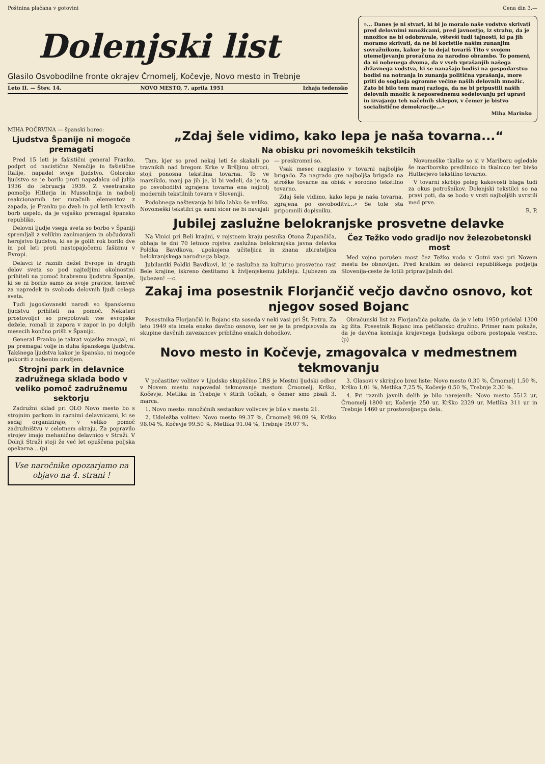Poštnina plačana v gotovini Cena din 3.—
Dolenjski list
Glasilo Osvobodilne fronte okrajev Črnomelj, Kočevje, Novo mesto in Trebnje
Leto II. — Štev. 14. NOVO MESTO, 7. aprila 1951 Izhaja tedensko
»... Danes je ni stvari, ki bi jo moralo naše vodstvo skrivati pred delovnimi množicami, pred javnostjo, iz strahu, da je množice ne bi odobravale, vštevši tudi tajnosti, ki pa jih moramo skrivati, da ne bi koristile našim zunanjim sovražnikom, kakor je to dejal tovariš Tito v svojem utemeljevanju proračuna za narodno obrambo. To pomeni, da ni nobenega dvoma, da v vseh vprašanjih našega državnega vodstva, ki se nanašajo bodisi na gospodarstvo bodisi na notranja in zunanja politična vprašanja, more priti do soglasja ogromne večine naših delovnih množic. Zato bi bilo tem manj razloga, da ne bi pripustili naših delovnih množic k neposrednemu sodelovanju pri upravi in izvajanju teh načelnih sklepov, v čemer je bistvo socialistične demokracije...«
Miha Marinko
MIHA POČRVINA — španski borec:
Ljudstva Španije ni mogoče premagati
Pred 15 leti je fašistični general Franko, podprt od nacistične Nemčije in fašistične Italije, napadel svoje ljudstvo. Goloroko ljudstvo se je borilo proti napadalcu od julija 1936 do februarja 1939. Z vsestransko pomočjo Hitlerja in Mussolinija in najbolj reakcionarnih ter mračnih elementov z zapada, je Franku po dveh in pol letih krvavih borb uspelo, da je vojaško premagal špansko republiko.
Delovni ljudje vsega sveta so borbo v Španiji spremljali z velikim zanimanjem in občudovali herojstvo ljudstva, ki se je golih rok borilo dve in pol leti proti nastopajočemu fašizmu v Evropi.
Delavci iz raznih dežel Evrope in drugih delov sveta so pod najtežjimi okolnostmi prihiteli na pomoč hrabremu ljudstvu Španije, ki se ni borilo samo za svoje pravice, temveč za napredek in svobodo delovnih ljudi celega sveta.
Tudi jugoslovanski narodi so španskemu ljudstvu prihiteli na pomoč. Nekateri prostovoljci so prepotovali vse evropske dežele, romali iz zapora v zapor in po dolgih mesecih končno prišli v Španijo.
General Franko je takrat vojaško zmagal, ni pa premagal volje in duha španskega ljudstva. Takšnega ljudstva kakor je špansko, ni mogoče pokoriti z nobenim orožjem.
Strojni park in delavnice zadružnega sklada bodo v veliko pomoč zadružnemu sektorju
Zadružni sklad pri OLO Novo mesto bo s strojnim parkom in raznimi delavnicami, ki se sedaj organizirajo, v veliko pomoč zadružništvu v celotnem okraju. Za popravilo strojev imajo mehanično delavnico v Straži. V Dolnji Straži stoji že več let opuščena poljska opekarna... (p)
Vse naročnike opozarjamo na objavo na 4. strani !
„Zdaj šele vidimo, kako lepa je naša tovarna...“
Na obisku pri novomeških tekstilcih
Tam, kjer so pred nekaj leti še skakali po travnikih nad bregom Krke v Bršljinu otroci, stoji ponosna tekstilna tovarna. To ve marsikdo, manj pa jih je, ki bi vedeli, da je ta, po osvoboditvi zgrajena tovarna ena najbolj modernih tekstilnih tovarn v Sloveniji.
Podobnega naštevanja bi bilo lahko še veliko. Novomeški tekstilci ga sami sicer ne bi navajali — preskromni so.
Vsak mesec razglasijo v tovarni najboljšo brigado. Za nagrado gre najboljša brigada na stroške tovarne na obisk v sorodno tekstilno tovarno.
Zdaj šele vidimo, kako lepa je naša tovarna, zgrajena po osvoboditvi...« Se tole sta pripomnili dopisniku.
Novomeške tkalke so si v Mariboru ogledale še mariborsko predilnico in tkalnico ter bivšo Hutterjevo tekstilno tovarno.
V tovarni skrbijo poleg kakovosti blaga tudi za okus potrošnikov. Dolenjski tekstilci so na pravi poti, da se bodo v vrsti najboljših uvrstili med prve.
R. P.
Jubilej zaslužne belokranjske prosvetne delavke
Na Vinici pri Beli krajini, v rojstnem kraju pesnika Otona Župančiča, obhaja te dni 70 letnico rojstva zaslužna belokranjska javna delavka Poldka Bavdkova, upokojena učiteljica in znana zbirateljica belokranjskega narodnega blaga.
Jubilantki Poldki Bavdkovi, ki je zaslužna za kulturno prosvetno rast Bele krajine, iskreno čestitamo k življenjskemu jubileju. Ljubezen za ljubezen! —c.
Čez Težko vodo gradijo nov železobetonski most
Med vojno porušen most čez Težko vodo v Gotni vasi pri Novem mestu bo obnovljen. Pred kratkim so delavci republiškega podjetja Slovenija-ceste že lotili pripravljalnih del.
Zakaj ima posestnik Florjančič večjo davčno osnovo, kot njegov sosed Bojanc
Posestnika Florjančič in Bojanc sta soseda v neki vasi pri Št. Petru. Za leto 1949 sta imela enako davčno osnovo, ker se je ta predpisovala za skupine davčnih zavezancev približno enakih dohodkov.
Obračunski list za Florjančiča pokaže, da je v letu 1950 pridelal 1300 kg žita. Posestnik Bojanc ima petčlansko družino. Primer nam pokaže, da je davčna komisija krajevnega ljudskega odbora postopala vestno. (p)
Novo mesto in Kočevje, zmagovalca v medmestnem tekmovanju
V počastitev volitev v Ljudsko skupščino LRS je Mestni ljudski odbor v Novem mestu napovedal tekmovanje mestom Črnomelj, Krško, Kočevje, Metlika in Trebnje v štirih točkah, o čemer smo pisali 3. marca.
1. Novo mesto: množičnih sestankov volivcev je bilo v mestu 21.
2. Udeležba volitev: Novo mesto 99.37 %, Črnomelj 98.09 %, Krško 98.04 %, Kočevje 99.50 %, Metlika 91.04 %, Trebnje 99.07 %.
3. Glasovi v skrinjico brez liste: Novo mesto 0,30 %, Črnomelj 1,50 %, Krško 1,01 %, Metlika 7,25 %, Kočevje 0,50 %, Trebnje 2.30 %.
4. Pri raznih javnih delih je bilo narejenih: Novo mesto 5512 ur, Črnomelj 1800 ur, Kočevje 250 ur, Krško 2329 ur, Metlika 311 ur in Trebnje 1460 ur prostovoljnega dela.